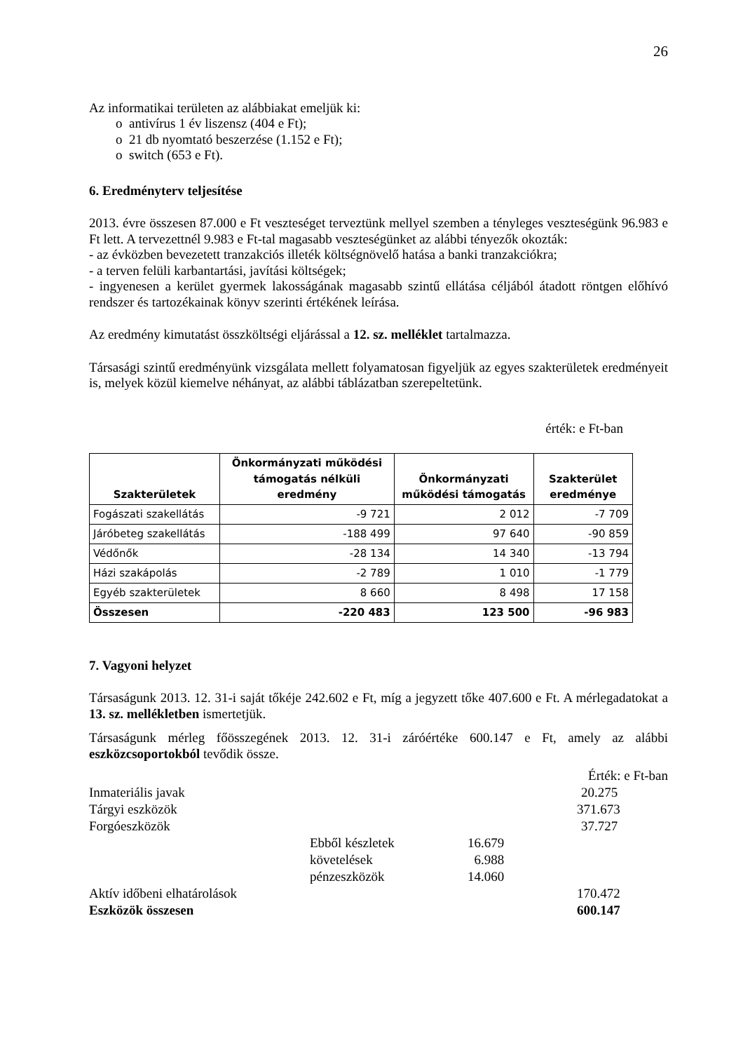26
Az informatikai területen az alábbiakat emeljük ki:
o antivírus 1 év liszensz (404 e Ft);
o 21 db nyomtató beszerzése (1.152 e Ft);
o switch (653 e Ft).
6. Eredményterv teljesítése
2013. évre összesen 87.000 e Ft veszteséget terveztünk mellyel szemben a tényleges veszteségünk 96.983 e Ft lett. A tervezettnél 9.983 e Ft-tal magasabb veszteségünket az alábbi tényezők okozták:
- az évközben bevezetett tranzakciós illeték költségnövelő hatása a banki tranzakciókra;
- a terven felüli karbantartási, javítási költségek;
- ingyenesen a kerület gyermek lakosságának magasabb szintű ellátása céljából átadott röntgen előhívó rendszer és tartozékainak könyv szerinti értékének leírása.
Az eredmény kimutatást összköltségi eljárással a 12. sz. melléklet tartalmazza.
Társasági szintű eredményünk vizsgálata mellett folyamatosan figyeljük az egyes szakterületek eredményeit is, melyek közül kiemelve néhányat, az alábbi táblázatban szerepeltetünk.
érték: e Ft-ban
| Szakterületek | Önkormányzati működési támogatás nélküli eredmény | Önkormányzati működési támogatás | Szakterület eredménye |
| --- | --- | --- | --- |
| Fogászati szakellátás | -9 721 | 2 012 | -7 709 |
| Járóbeteg szakellátás | -188 499 | 97 640 | -90 859 |
| Védőnők | -28 134 | 14 340 | -13 794 |
| Házi szakápolás | -2 789 | 1 010 | -1 779 |
| Egyéb szakterületek | 8 660 | 8 498 | 17 158 |
| Összesen | -220 483 | 123 500 | -96 983 |
7. Vagyoni helyzet
Társaságunk 2013. 12. 31-i saját tőkéje 242.602 e Ft, míg a jegyzett tőke 407.600 e Ft. A mérlegadatokat a 13. sz. mellékletben ismertetjük.
Társaságunk mérleg főösszegének 2013. 12. 31-i záróértéke 600.147 e Ft, amely az alábbi eszközcsoportokból tevődik össze.
| | | | Érték: e Ft-ban |
| Inmateriális javak | | | 20.275 |
| Tárgyi eszközök | | | 371.673 |
| Forgóeszközök | | | 37.727 |
| | Ebből készletek | 16.679 | |
| | követelések | 6.988 | |
| | pénzeszközök | 14.060 | |
| Aktív időbeni elhatárolások | | | 170.472 |
| Eszközök összesen | | | 600.147 |